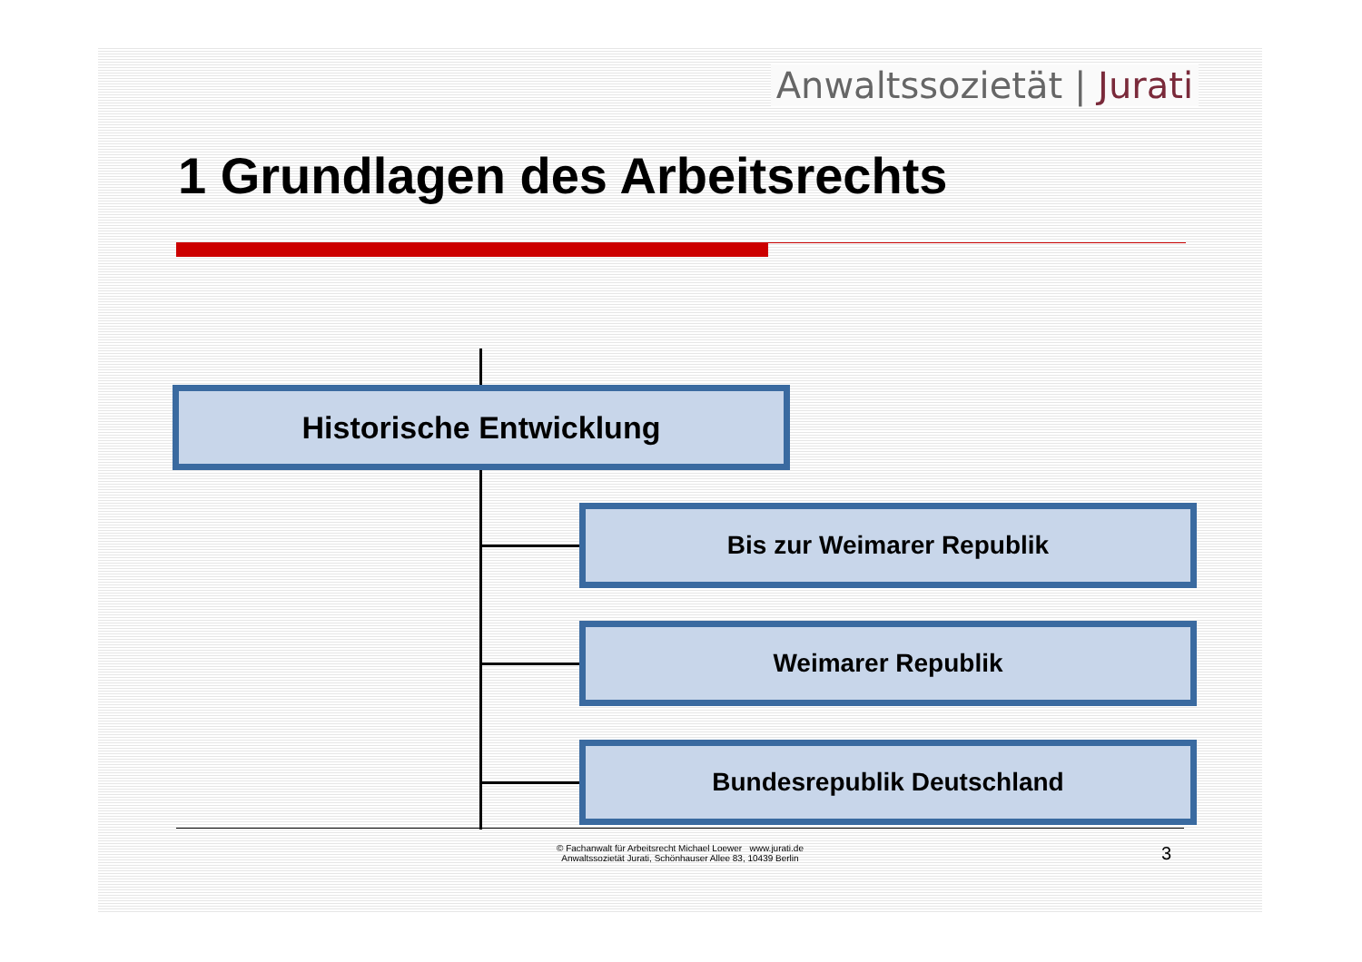Anwaltssozietät | Jurati
1 Grundlagen des Arbeitsrechts
Historische Entwicklung
Bis zur Weimarer Republik
Weimarer Republik
Bundesrepublik Deutschland
© Fachanwalt für Arbeitsrecht Michael Loewer www.jurati.de
Anwaltssozietät Jurati, Schönhauser Allee 83, 10439 Berlin
3